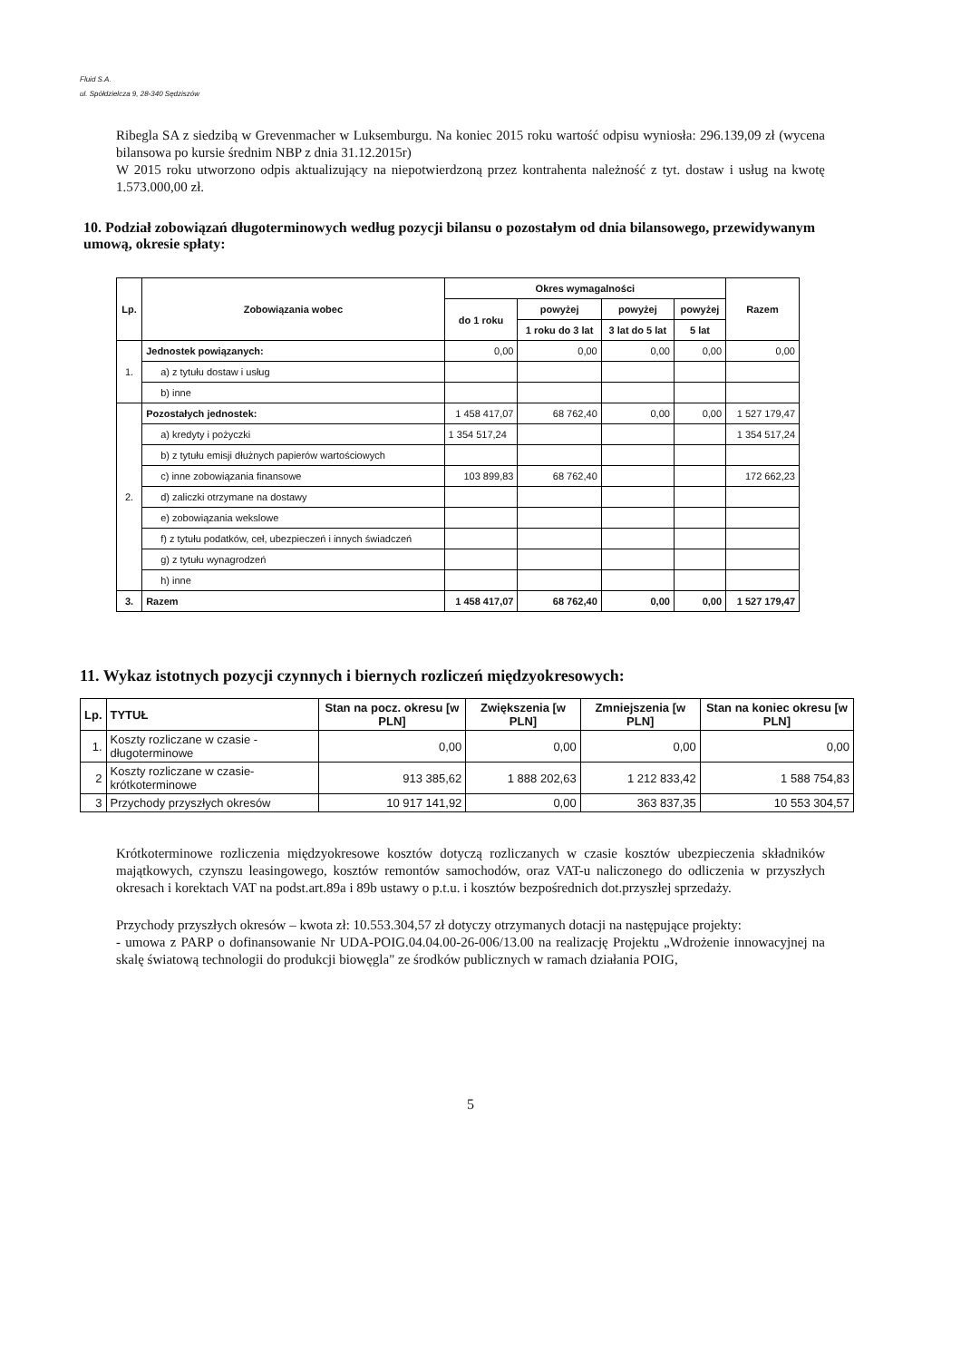Fluid S.A.
ul. Spółdzielcza 9, 28-340 Sędziszów
Ribegla SA z siedzibą w Grevenmacher w Luksemburgu. Na koniec 2015 roku wartość odpisu wyniosła: 296.139,09 zł (wycena bilansowa po kursie średnim NBP z dnia 31.12.2015r)
W 2015 roku utworzono odpis aktualizujący na niepotwierdzoną przez kontrahenta należność z tyt. dostaw i usług na kwotę 1.573.000,00 zł.
10. Podział zobowiązań długoterminowych według pozycji bilansu o pozostałym od dnia bilansowego, przewidywanym umową, okresie spłaty:
| Lp. | Zobowiązania wobec | Okres wymagalności | | | | Razem |
| --- | --- | --- | --- | --- | --- | --- |
| | | do 1 roku | powyżej | powyżej | powyżej | |
| | | | 1 roku do 3 lat | 3 lat do 5 lat | 5 lat | |
| 1. | Jednostek powiązanych: | 0,00 | 0,00 | 0,00 | 0,00 | 0,00 |
| | a) z tytułu dostaw i usług | | | | | |
| | b) inne | | | | | |
| 2. | Pozostałych jednostek: | 1 458 417,07 | 68 762,40 | 0,00 | 0,00 | 1 527 179,47 |
| | a) kredyty i pożyczki | 1 354 517,24 | | | | 1 354 517,24 |
| | b) z tytułu emisji dłużnych papierów wartościowych | | | | | |
| | c) inne zobowiązania finansowe | 103 899,83 | 68 762,40 | | | 172 662,23 |
| | d) zaliczki otrzymane na dostawy | | | | | |
| | e) zobowiązania wekslowe | | | | | |
| | f) z tytułu podatków, ceł, ubezpieczeń i innych świadczeń | | | | | |
| | g) z tytułu wynagrodzeń | | | | | |
| | h) inne | | | | | |
| 3. | Razem | 1 458 417,07 | 68 762,40 | 0,00 | 0,00 | 1 527 179,47 |
11. Wykaz istotnych pozycji czynnych i biernych rozliczeń międzyokresowych:
| Lp. | TYTUŁ | Stan na pocz. okresu [w PLN] | Zwiększenia [w PLN] | Zmniejszenia [w PLN] | Stan na koniec okresu [w PLN] |
| --- | --- | --- | --- | --- | --- |
| 1. | Koszty rozliczane w czasie - długoterminowe | 0,00 | 0,00 | 0,00 | 0,00 |
| 2 | Koszty rozliczane w czasie-krótkoterminowe | 913 385,62 | 1 888 202,63 | 1 212 833,42 | 1 588 754,83 |
| 3 | Przychody przyszłych okresów | 10 917 141,92 | 0,00 | 363 837,35 | 10 553 304,57 |
Krótkoterminowe rozliczenia międzyokresowe kosztów dotyczą rozliczanych w czasie kosztów ubezpieczenia składników majątkowych, czynszu leasingowego, kosztów remontów samochodów, oraz VAT-u naliczonego do odliczenia w przyszłych okresach i korektach VAT na podst.art.89a i 89b ustawy o p.t.u. i kosztów bezpośrednich dot.przyszłej sprzedaży.
Przychody przyszłych okresów – kwota zł: 10.553.304,57 zł dotyczy otrzymanych dotacji na następujące projekty:
- umowa z PARP o dofinansowanie Nr UDA-POIG.04.04.00-26-006/13.00 na realizację Projektu „Wdrożenie innowacyjnej na skalę światową technologii do produkcji biowęgla" ze środków publicznych w ramach działania POIG,
5